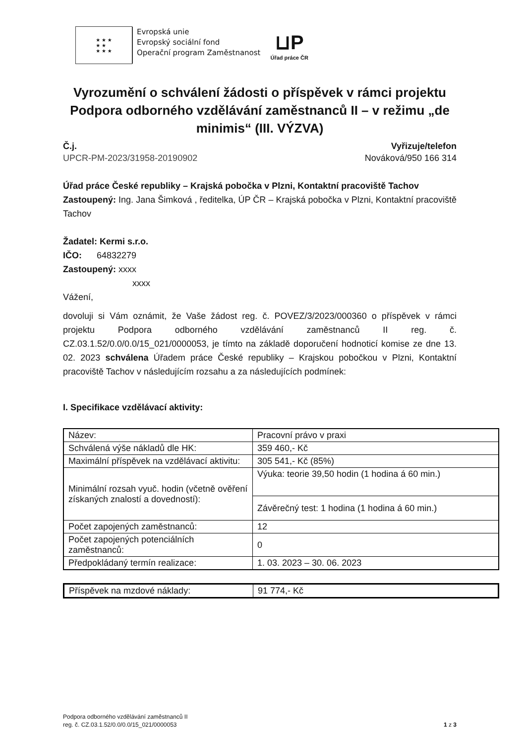★ ★ ★
★ ★
★ ★ ★
Evropská unie
Evropský sociální fond
Operační program Zaměstnanost
⊔P
Úřad práce ČR
Vyrozumění o schválení žádosti o příspěvek v rámci projektu Podpora odborného vzdělávání zaměstnanců II – v režimu „de minimis“ (III. VÝZVA)
Č.j. Vyřizuje/telefon
UPCR-PM-2023/31958-20190902 Nováková/950 166 314
Úřad práce České republiky – Krajská pobočka v Plzni, Kontaktní pracoviště Tachov
Zastoupený: Ing. Jana Šimková , ředitelka, ÚP ČR – Krajská pobočka v Plzni, Kontaktní pracoviště Tachov
Žadatel: Kermi s.r.o.
IČO: 64832279
Zastoupený: xxxx
xxxx
Vážení,
dovoluji si Vám oznámit, že Vaše žádost reg. č. POVEZ/3/2023/000360 o příspěvek v rámci projektu Podpora odborného vzdělávání zaměstnanců II reg. č. CZ.03.1.52/0.0/0.0/15_021/0000053, je tímto na základě doporučení hodnoticí komise ze dne 13. 02. 2023 schválena Úřadem práce České republiky – Krajskou pobočkou v Plzni, Kontaktní pracoviště Tachov v následujícím rozsahu a za následujících podmínek:
I. Specifikace vzdělávací aktivity:
| Název: | Pracovní právo v praxi |
| Schválená výše nákladů dle HK: | 359 460,- Kč |
| Maximální příspěvek na vzdělávací aktivitu: | 305 541,- Kč (85%) |
| Minimální rozsah vyuč. hodin (včetně ověření získaných znalostí a dovedností): | Výuka: teorie 39,50 hodin (1 hodina á 60 min.) |
| | Závěrečný test: 1 hodina (1 hodina á 60 min.) |
| Počet zapojených zaměstnanců: | 12 |
| Počet zapojených potenciálních zaměstnanců: | 0 |
| Předpokládaný termín realizace: | 1. 03. 2023 – 30. 06. 2023 |
| Příspěvek na mzdové náklady: | 91 774,- Kč |
Podpora odborného vzdělávání zaměstnanců II
reg. č. CZ.03.1.52/0.0/0.0/15_021/0000053 1 z 3